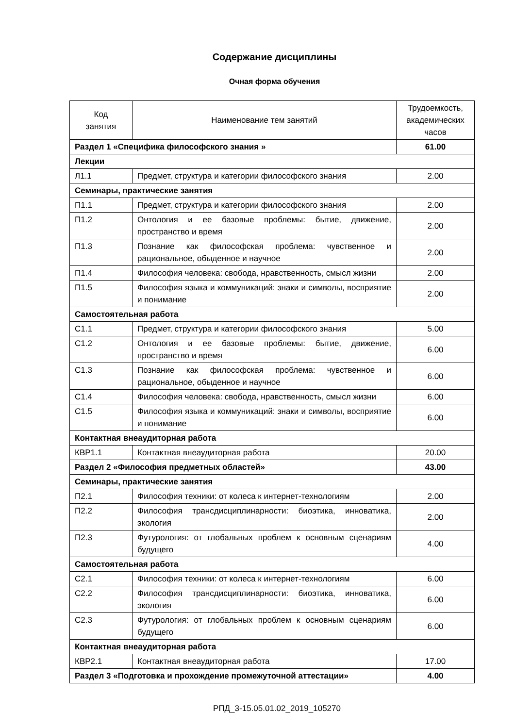Содержание дисциплины
Очная форма обучения
| Код занятия | Наименование тем занятий | Трудоемкость, академических часов |
| --- | --- | --- |
| Раздел 1 «Специфика философского знания » | | 61.00 |
| Лекции | | |
| Л1.1 | Предмет, структура и категории философского знания | 2.00 |
| Семинары, практические занятия | | |
| П1.1 | Предмет, структура и категории философского знания | 2.00 |
| П1.2 | Онтология и ее базовые проблемы: бытие, движение, пространство и время | 2.00 |
| П1.3 | Познание как философская проблема: чувственное и рациональное, обыденное и научное | 2.00 |
| П1.4 | Философия человека: свобода, нравственность, смысл жизни | 2.00 |
| П1.5 | Философия языка и коммуникаций: знаки и символы, восприятие и понимание | 2.00 |
| Самостоятельная работа | | |
| С1.1 | Предмет, структура и категории философского знания | 5.00 |
| С1.2 | Онтология и ее базовые проблемы: бытие, движение, пространство и время | 6.00 |
| С1.3 | Познание как философская проблема: чувственное и рациональное, обыденное и научное | 6.00 |
| С1.4 | Философия человека: свобода, нравственность, смысл жизни | 6.00 |
| С1.5 | Философия языка и коммуникаций: знаки и символы, восприятие и понимание | 6.00 |
| Контактная внеаудиторная работа | | |
| КВР1.1 | Контактная внеаудиторная работа | 20.00 |
| Раздел 2 «Философия предметных областей» | | 43.00 |
| Семинары, практические занятия | | |
| П2.1 | Философия техники: от колеса к интернет-технологиям | 2.00 |
| П2.2 | Философия трансдисциплинарности: биоэтика, инноватика, экология | 2.00 |
| П2.3 | Футурология: от глобальных проблем к основным сценариям будущего | 4.00 |
| Самостоятельная работа | | |
| С2.1 | Философия техники: от колеса к интернет-технологиям | 6.00 |
| С2.2 | Философия трансдисциплинарности: биоэтика, инноватика, экология | 6.00 |
| С2.3 | Футурология: от глобальных проблем к основным сценариям будущего | 6.00 |
| Контактная внеаудиторная работа | | |
| КВР2.1 | Контактная внеаудиторная работа | 17.00 |
| Раздел 3 «Подготовка и прохождение промежуточной аттестации» | | 4.00 |
РПД_3-15.05.01.02_2019_105270